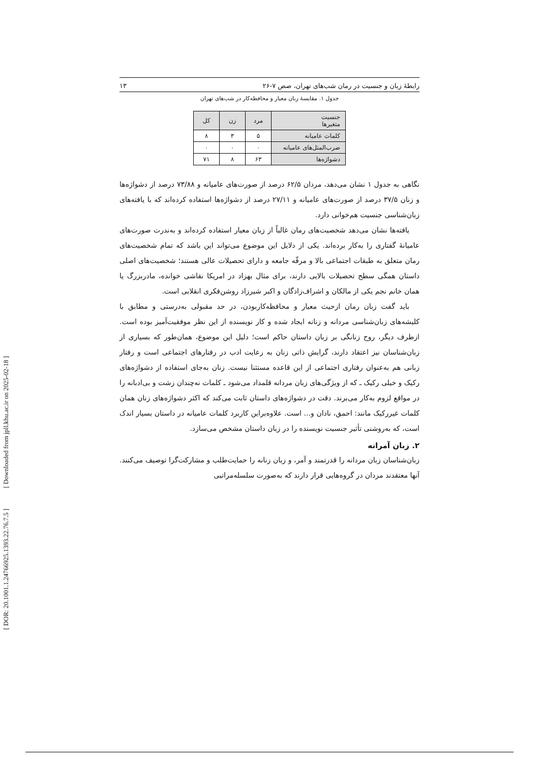[ DOR: 20.1001.1.24766925.1393.22.76.7.5 ]
[ Downloaded from jpll.khu.ac.ir on 2025-02-18 ]
رابطۀ زبان و جنسیت در رمان شب‌های تهران، صص ۷-۲۶ ۱۳
جدول ۱. مقایسۀ زبان معیار و محافظه‌کار در شب‌های تهران
| جنسیت متغیرها | مرد | زن | کل |
| --- | --- | --- | --- |
| کلمات عامیانه | ۵ | ۳ | ۸ |
| ضرب‌المثل‌های عامیانه | ۰ | ۰ | ۰ |
| دشواژه‌ها | ۶۳ | ۸ | ۷۱ |
نگاهی به جدول ۱ نشان می‌دهد، مردان ۶۲/۵ درصد از صورت‌های عامیانه و ۷۳/۸۸ درصد از دشواژه‌ها و زنان ۳۷/۵ درصد از صورت‌های عامیانه و ۲۷/۱۱ درصد از دشواژه‌ها استفاده کرده‌اند که با یافته‌های زبان‌شناسی جنسیت هم‌خوانی دارد.
یافته‌ها نشان می‌دهد شخصیت‌های رمان غالباً از زبان معیار استفاده کرده‌اند و به‌ندرت صورت‌های عامیانۀ گفتاری را به‌کار برده‌اند. یکی از دلایل این موضوع می‌تواند این باشد که تمام شخصیت‌های رمان متعلق به طبقات اجتماعی بالا و مرفّه جامعه و دارای تحصیلات عالی هستند؛ شخصیت‌های اصلی داستان همگی سطح تحصیلات بالایی دارند، برای مثال بهزاد در امریکا نقاشی خوانده، مادربزرگ یا همان خانم نجم یکی از مالکان و اشراف‌زادگان و اکبر شیرزاد روشن‌فکری انقلابی است.
باید گفت زبان رمان ازحیث معیار و محافظه‌کاربودن، در حد مقبولی به‌درستی و مطابق با کلیشه‌های زبان‌شناسی مردانه و زنانه ایجاد شده و کار نویسنده از این نظر موفقیت‌آمیز بوده است. ازطرف دیگر، روح زنانگی بر زبان داستان حاکم است؛ دلیل این موضوع، همان‌طور که بسیاری از زبان‌شناسان نیز اعتقاد دارند، گرایش ذاتی زنان به رعایت ادب در رفتارهای اجتماعی است و رفتار زبانی هم به‌عنوان رفتاری اجتماعی از این قاعده مستثنا نیست. زنان به‌جای استفاده از دشواژه‌های رکیک و خیلی رکیک ـ که از ویژگی‌های زبان مردانه قلمداد می‌شود ـ کلمات نه‌چندان زشت و بی‌ادبانه را در مواقع لزوم به‌کار می‌برند. دقت در دشواژه‌های داستان ثابت می‌کند که اکثر دشواژه‌های زنان همان کلمات غیررکیک مانند: احمق، نادان و... است. علاوه‌براین کاربرد کلمات عامیانه در داستان بسیار اندک است، که به‌روشنی تأثیر جنسیت نویسنده را در زبان داستان مشخص می‌سازد.
۲. زبان آمرانه
زبان‌شناسان زبان مردانه را قدرتمند و آمر، و زبان زنانه را حمایت‌طلب و مشارکت‌گرا توصیف می‌کنند. آنها معتقدند مردان در گروه‌هایی قرار دارند که به‌صورت سلسله‌مراتبی